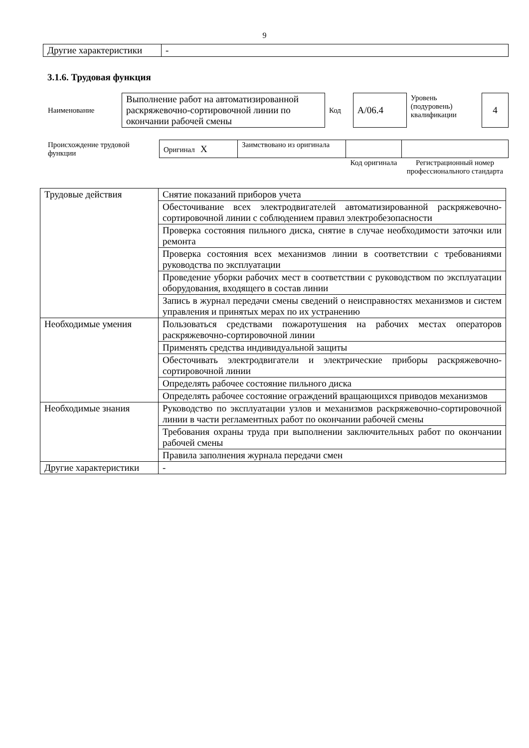9
| Другие характеристики | - |
3.1.6. Трудовая функция
| Наименование | Выполнение работ на автоматизированной раскряжевочно-сортировочной линии по окончании рабочей смены | Код | А/06.4 | Уровень (подуровень) квалификации | 4 |
| Происхождение трудовой функции | Оригинал X | Заимствовано из оригинала | | |
| | | | Код оригинала | Регистрационный номер профессионального стандарта |
| Трудовые действия | Снятие показаний приборов учета |
| | Обесточивание всех электродвигателей автоматизированной раскряжевочно-сортировочной линии с соблюдением правил электробезопасности |
| | Проверка состояния пильного диска, снятие в случае необходимости заточки или ремонта |
| | Проверка состояния всех механизмов линии в соответствии с требованиями руководства по эксплуатации |
| | Проведение уборки рабочих мест в соответствии с руководством по эксплуатации оборудования, входящего в состав линии |
| | Запись в журнал передачи смены сведений о неисправностях механизмов и систем управления и принятых мерах по их устранению |
| Необходимые умения | Пользоваться средствами пожаротушения на рабочих местах операторов раскряжевочно-сортировочной линии |
| | Применять средства индивидуальной защиты |
| | Обесточивать электродвигатели и электрические приборы раскряжевочно-сортировочной линии |
| | Определять рабочее состояние пильного диска |
| | Определять рабочее состояние ограждений вращающихся приводов механизмов |
| Необходимые знания | Руководство по эксплуатации узлов и механизмов раскряжевочно-сортировочной линии в части регламентных работ по окончании рабочей смены |
| | Требования охраны труда при выполнении заключительных работ по окончании рабочей смены |
| | Правила заполнения журнала передачи смен |
| Другие характеристики | - |